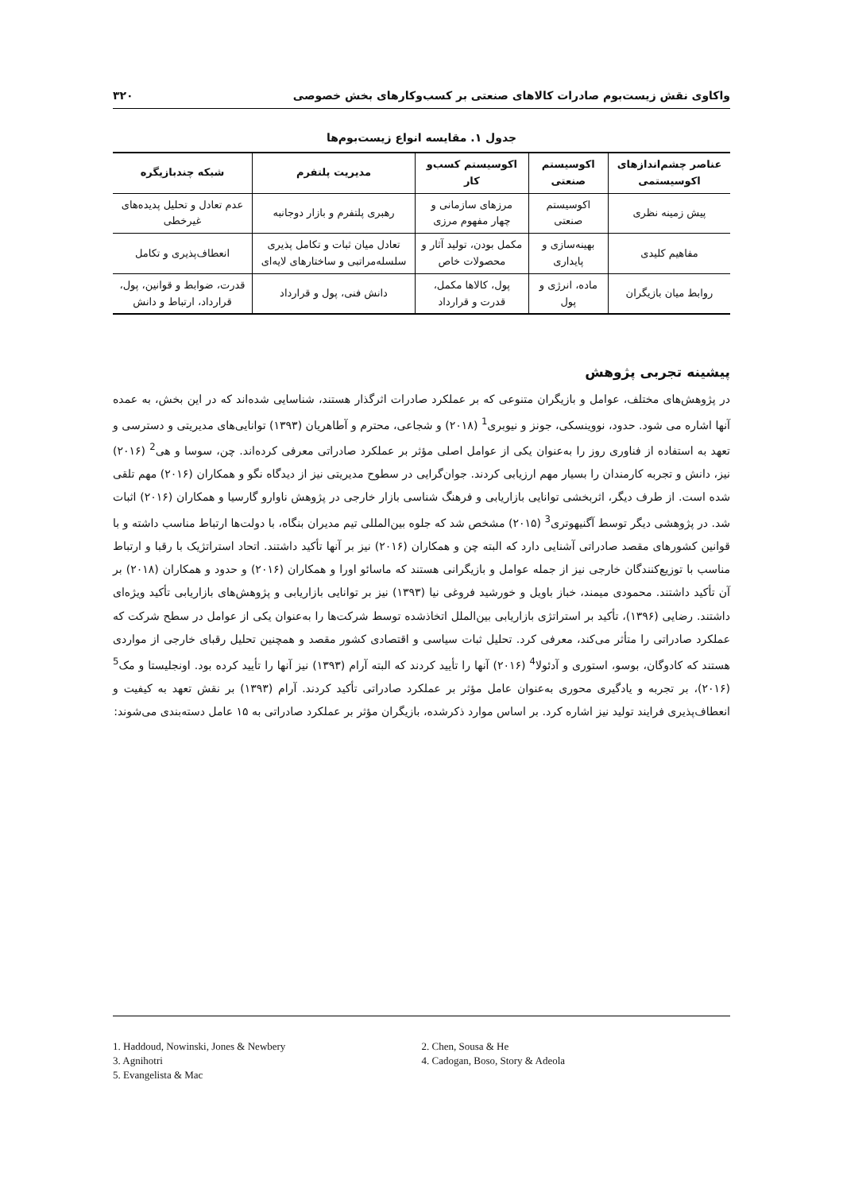واکاوی نقش زیست‌بوم صادرات کالاهای صنعتی بر کسب‌وکارهای بخش خصوصی ۳۲۰
جدول ۱. مقایسه انواع زیست‌بوم‌ها
| عناصر چشم‌اندازهای اکوسیستمی | اکوسیستم صنعتی | اکوسیستم کسب‌و کار | مدیریت پلتفرم | شبکه چندبازیگره |
| --- | --- | --- | --- | --- |
| پیش زمینه نظری | اکوسیستم صنعتی | مرزهای سازمانی و چهار مفهوم مرزی | رهبری پلتفرم و بازار دوجانبه | عدم تعادل و تحلیل پدیده‌های غیرخطی |
| مفاهیم کلیدی | بهینه‌سازی و پایداری | مکمل بودن، تولید آثار و محصولات خاص | تعادل میان ثبات و تکامل پذیری سلسله‌مراتبی و ساختارهای لایه‌ای | انعطاف‌پذیری و تکامل |
| روابط میان بازیگران | ماده، انرژی و پول | پول، کالاها مکمل، قدرت و قرارداد | دانش فنی، پول و قرارداد | قدرت، ضوابط و قوانین، پول، قرارداد، ارتباط و دانش |
پیشینه تجربی پژوهش
در پژوهش‌های مختلف، عوامل و بازیگران متنوعی که بر عملکرد صادرات اثرگذار هستند، شناسایی شده‌اند که در این بخش، به عمده آنها اشاره می شود. حدود، نووینسکی، جونز و نیوبری<sup>1</sup> (۲۰۱۸) و شجاعی، محترم و آطاهریان (۱۳۹۳) توانایی‌های مدیریتی و دسترسی و تعهد به استفاده از فناوری روز را به‌عنوان یکی از عوامل اصلی مؤثر بر عملکرد صادراتی معرفی کرده‌اند. چن، سوسا و هی<sup>2</sup> (۲۰۱۶) نیز، دانش و تجربه کارمندان را بسیار مهم ارزیابی کردند. جوان‌گرایی در سطوح مدیریتی نیز از دیدگاه نگو و همکاران (۲۰۱۶) مهم تلقی شده است. از طرف دیگر، اثربخشی توانایی بازاریابی و فرهنگ شناسی بازار خارجی در پژوهش ناوارو گارسیا و همکاران (۲۰۱۶) اثبات شد. در پژوهشی دیگر توسط آگنیهوتری<sup>3</sup> (۲۰۱۵) مشخص شد که جلوه بین‌المللی تیم مدیران بنگاه، با دولت‌ها ارتباط مناسب داشته و با قوانین کشورهای مقصد صادراتی آشنایی دارد که البته چن و همکاران (۲۰۱۶) نیز بر آنها تأکید داشتند. اتحاد استراتژیک با رقبا و ارتباط مناسب با توزیع‌کنندگان خارجی نیز از جمله عوامل و بازیگرانی هستند که ماسائو اورا و همکاران (۲۰۱۶) و حدود و همکاران (۲۰۱۸) بر آن تأکید داشتند. محمودی میمند، خباز باویل و خورشید فروغی نیا (۱۳۹۳) نیز بر توانایی بازاریابی و پژوهش‌های بازاریابی تأکید ویژه‌ای داشتند. رضایی (۱۳۹۶)، تأکید بر استراتژی بازاریابی بین‌الملل اتخاذشده توسط شرکت‌ها را به‌عنوان یکی از عوامل در سطح شرکت که عملکرد صادراتی را متأثر می‌کند، معرفی کرد. تحلیل ثبات سیاسی و اقتصادی کشور مقصد و همچنین تحلیل رقبای خارجی از مواردی هستند که کادوگان، بوسو، استوری و آدئولا<sup>4</sup> (۲۰۱۶) آنها را تأیید کردند که البته آرام (۱۳۹۳) نیز آنها را تأیید کرده بود. اونجلیستا و مک<sup>5</sup> (۲۰۱۶)، بر تجربه و یادگیری محوری به‌عنوان عامل مؤثر بر عملکرد صادراتی تأکید کردند. آرام (۱۳۹۳) بر نقش تعهد به کیفیت و انعطاف‌پذیری فرایند تولید نیز اشاره کرد. بر اساس موارد ذکرشده، بازیگران مؤثر بر عملکرد صادراتی به ۱۵ عامل دسته‌بندی می‌شوند:
1. Haddoud, Nowinski, Jones & Newbery
2. Chen, Sousa & He
3. Agnihotri
4. Cadogan, Boso, Story & Adeola
5. Evangelista & Mac